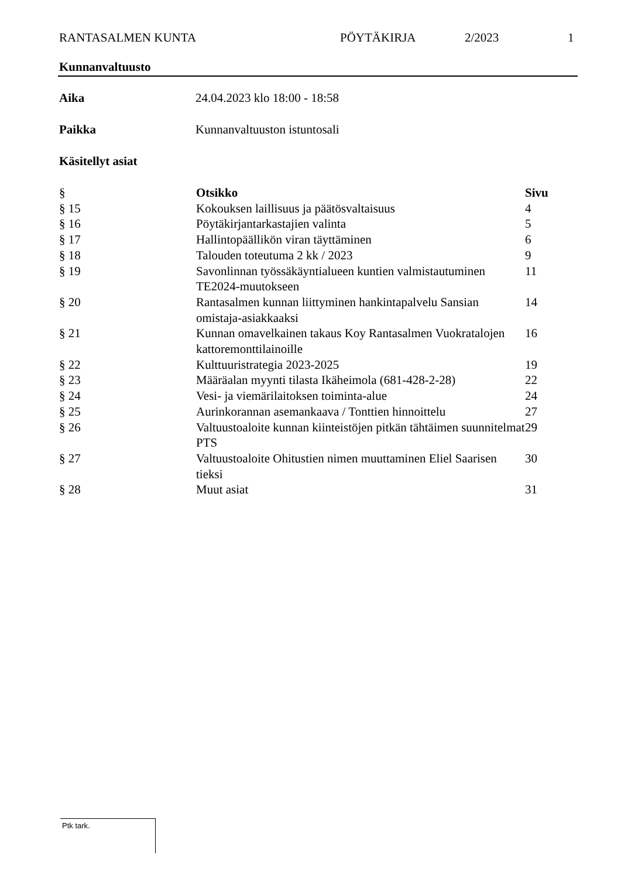RANTASALMEN KUNTA PÖYTÄKIRJA 2/2023 1
Kunnanvaltuusto
Aika 24.04.2023 klo 18:00 - 18:58
Paikka Kunnanvaltuuston istuntosali
Käsitellyt asiat
| § | Otsikko | Sivu |
| --- | --- | --- |
| § 15 | Kokouksen laillisuus ja päätösvaltaisuus | 4 |
| § 16 | Pöytäkirjantarkastajien valinta | 5 |
| § 17 | Hallintopäällikön viran täyttäminen | 6 |
| § 18 | Talouden toteutuma 2 kk / 2023 | 9 |
| § 19 | Savonlinnan työssäkäyntialueen kuntien valmistautuminen TE2024-muutokseen | 11 |
| § 20 | Rantasalmen kunnan liittyminen hankintapalvelu Sansian omistaja-asiakkaaksi | 14 |
| § 21 | Kunnan omavelkainen takaus Koy Rantasalmen Vuokratalojen kattoremonttilainoille | 16 |
| § 22 | Kulttuuristrategia 2023-2025 | 19 |
| § 23 | Määräalan myynti tilasta Ikäheimola (681-428-2-28) | 22 |
| § 24 | Vesi- ja viemärilaitoksen toiminta-alue | 24 |
| § 25 | Aurinkorannan asemankaava / Tonttien hinnoittelu | 27 |
| § 26 | Valtuustoaloite kunnan kiinteistöjen pitkän tähtäimen suunnitelmat PTS | 29 |
| § 27 | Valtuustoaloite Ohitustien nimen muuttaminen Eliel Saarisen tieksi | 30 |
| § 28 | Muut asiat | 31 |
Ptk tark.